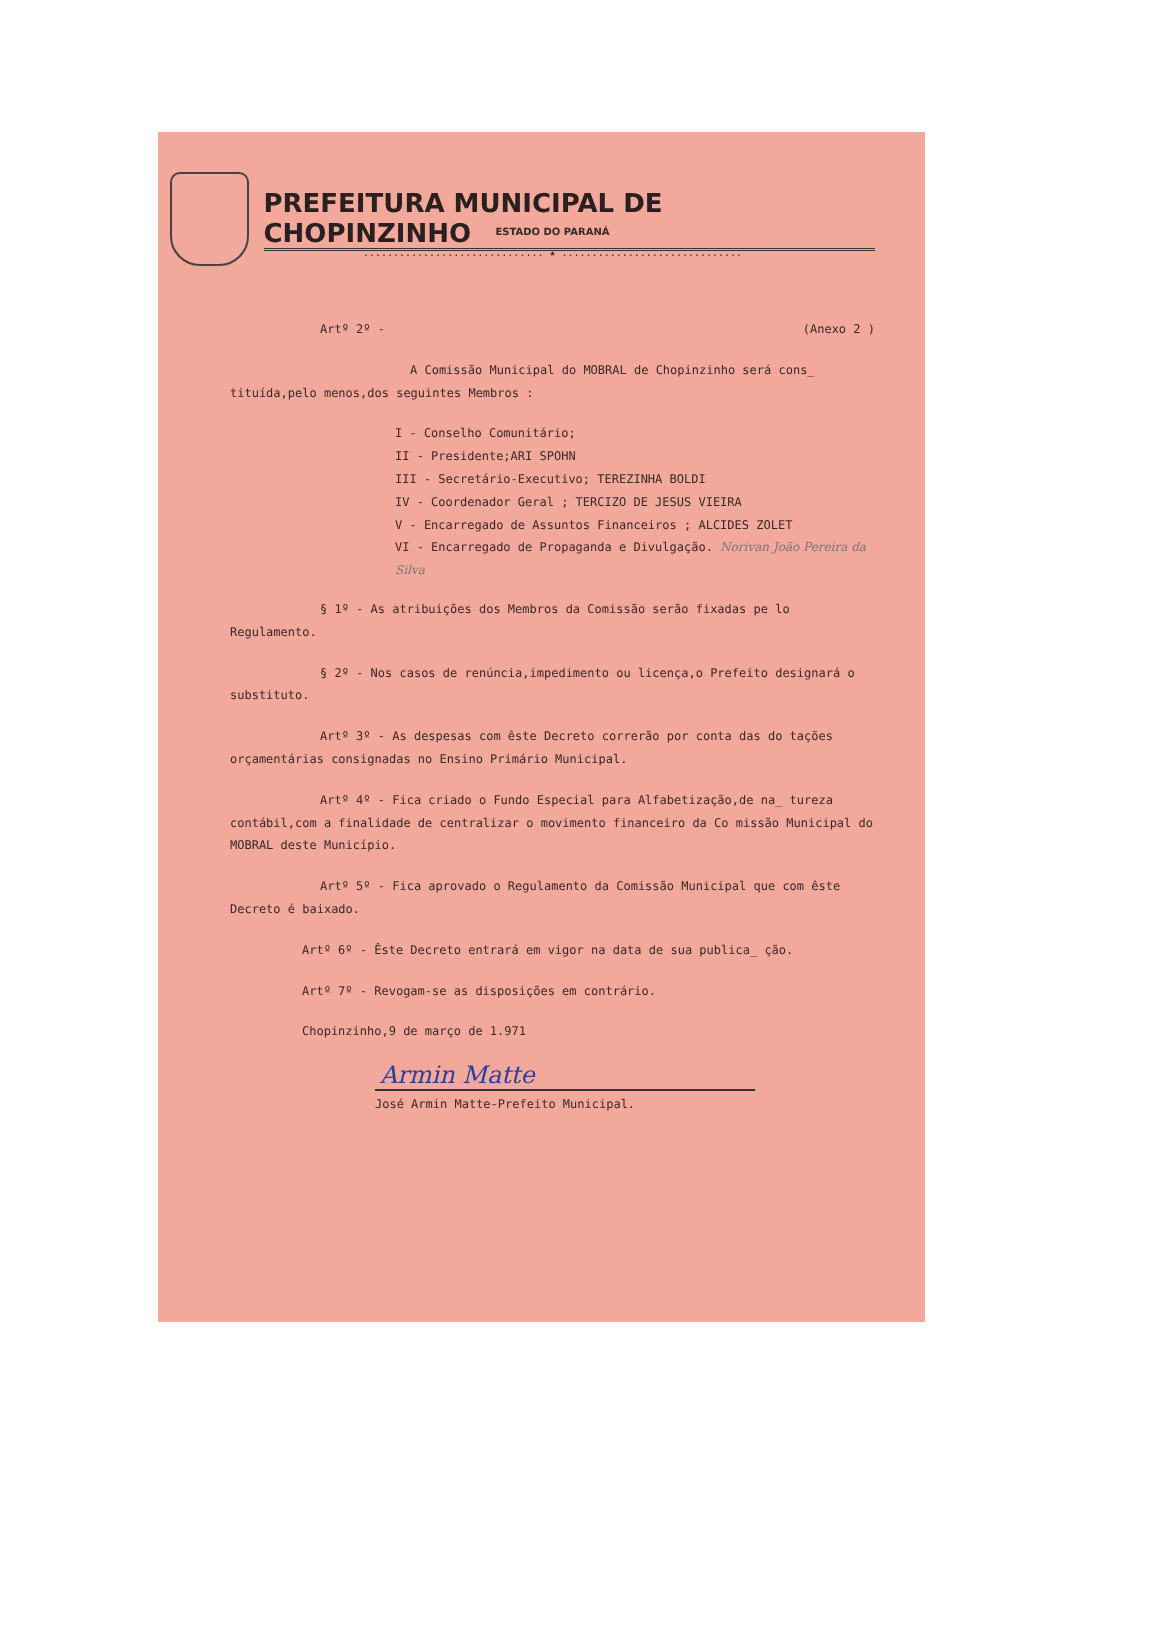PREFEITURA MUNICIPAL DE CHOPINZINHO
ESTADO DO PARANÁ
.............................. ★ ..............................
Artº 2º - (Anexo 2 )
A Comissão Municipal do MOBRAL de Chopinzinho será cons_ tituída,pelo menos,dos seguintes Membros :
I - Conselho Comunitário;
II - Presidente;ARI SPOHN
III - Secretário-Executivo; TEREZINHA BOLDI
IV - Coordenador Geral ; TERCIZO DE JESUS VIEIRA
V - Encarregado de Assuntos Financeiros ; ALCIDES ZOLET
VI - Encarregado de Propaganda e Divulgação. Norivan João Pereira da Silva
§ 1º - As atribuições dos Membros da Comissão serão fixadas pe lo Regulamento.
§ 2º - Nos casos de renúncia,impedimento ou licença,o Prefeito designará o substituto.
Artº 3º - As despesas com êste Decreto correrão por conta das do tações orçamentárias consignadas no Ensino Primário Municipal.
Artº 4º - Fica criado o Fundo Especial para Alfabetização,de na_ tureza contábil,com a finalidade de centralizar o movimento financeiro da Co missão Municipal do MOBRAL deste Município.
Artº 5º - Fica aprovado o Regulamento da Comissão Municipal que com êste Decreto é baixado.
Artº 6º - Êste Decreto entrará em vigor na data de sua publica_ ção.
Artº 7º - Revogam-se as disposições em contrário.
Chopinzinho,9 de março de 1.971
Armin Matte
José Armin Matte-Prefeito Municipal.